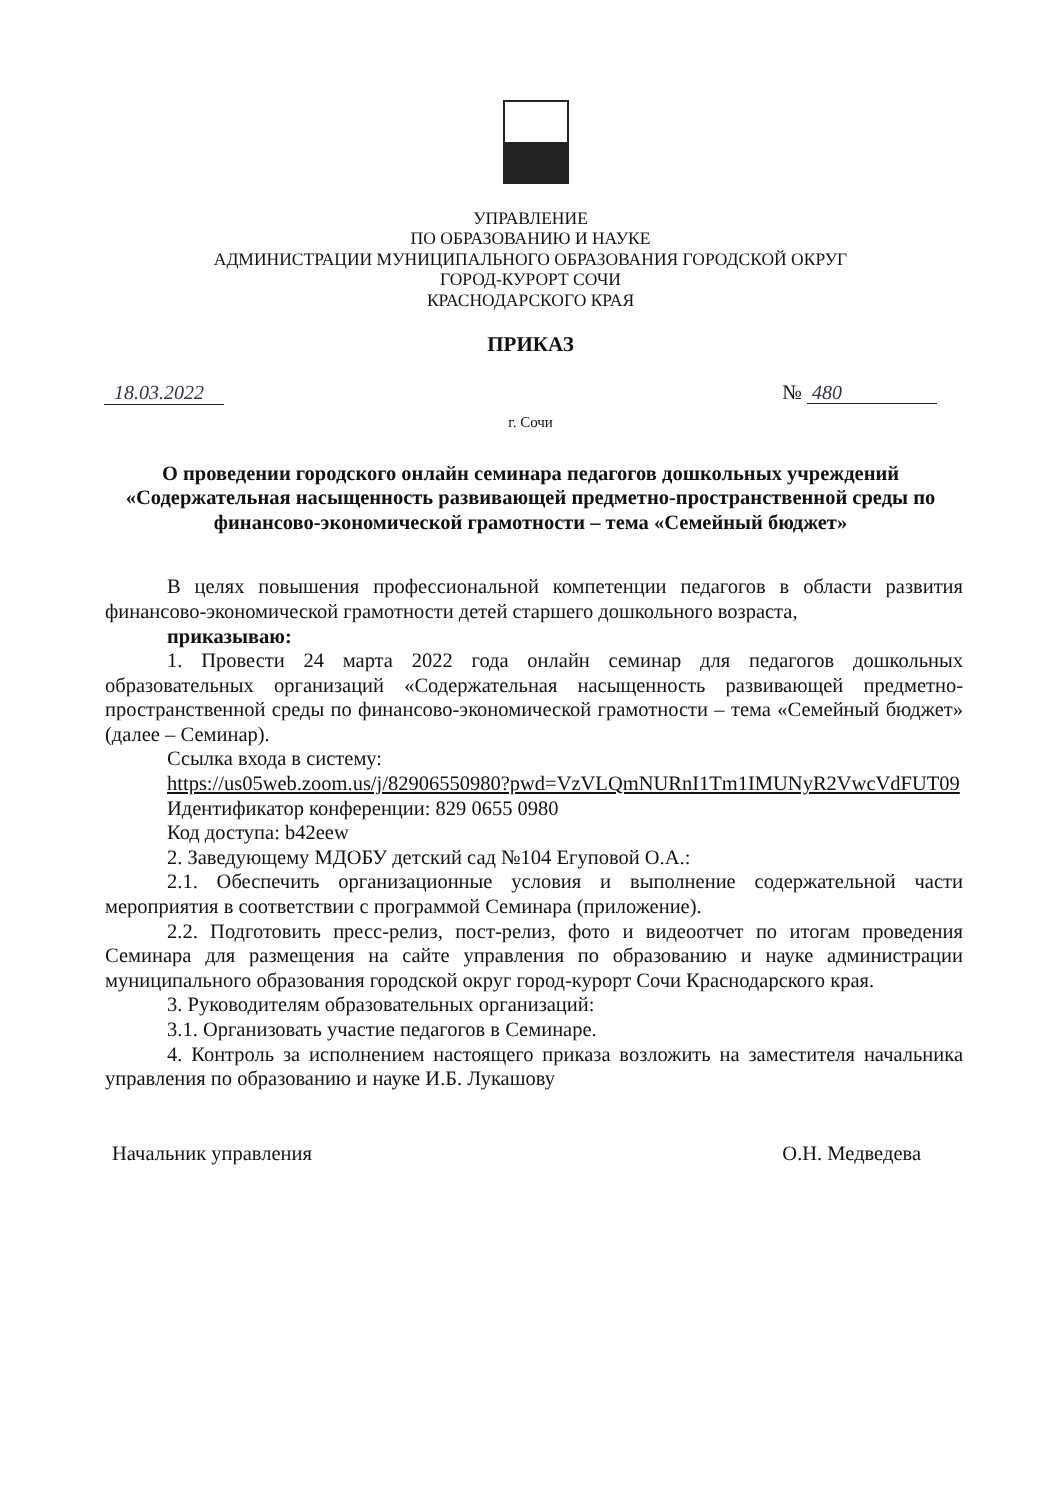УПРАВЛЕНИЕ
ПО ОБРАЗОВАНИЮ И НАУКЕ
АДМИНИСТРАЦИИ МУНИЦИПАЛЬНОГО ОБРАЗОВАНИЯ ГОРОДСКОЙ ОКРУГ
ГОРОД-КУРОРТ СОЧИ
КРАСНОДАРСКОГО КРАЯ
ПРИКАЗ
18.03.2022 № 480
г. Сочи
О проведении городского онлайн семинара педагогов дошкольных учреждений «Содержательная насыщенность развивающей предметно-пространственной среды по финансово-экономической грамотности – тема «Семейный бюджет»
В целях повышения профессиональной компетенции педагогов в области развития финансово-экономической грамотности детей старшего дошкольного возраста,
приказываю:
1. Провести 24 марта 2022 года онлайн семинар для педагогов дошкольных образовательных организаций «Содержательная насыщенность развивающей предметно-пространственной среды по финансово-экономической грамотности – тема «Семейный бюджет» (далее – Семинар).
Ссылка входа в систему:
https://us05web.zoom.us/j/82906550980?pwd=VzVLQmNURnI1Tm1IMUNyR2VwcVdFUT09
Идентификатор конференции: 829 0655 0980
Код доступа: b42eew
2. Заведующему МДОБУ детский сад №104 Егуповой О.А.:
2.1. Обеспечить организационные условия и выполнение содержательной части мероприятия в соответствии с программой Семинара (приложение).
2.2. Подготовить пресс-релиз, пост-релиз, фото и видеоотчет по итогам проведения Семинара для размещения на сайте управления по образованию и науке администрации муниципального образования городской округ город-курорт Сочи Краснодарского края.
3. Руководителям образовательных организаций:
3.1. Организовать участие педагогов в Семинаре.
4. Контроль за исполнением настоящего приказа возложить на заместителя начальника управления по образованию и науке И.Б. Лукашову
Начальник управления О.Н. Медведева